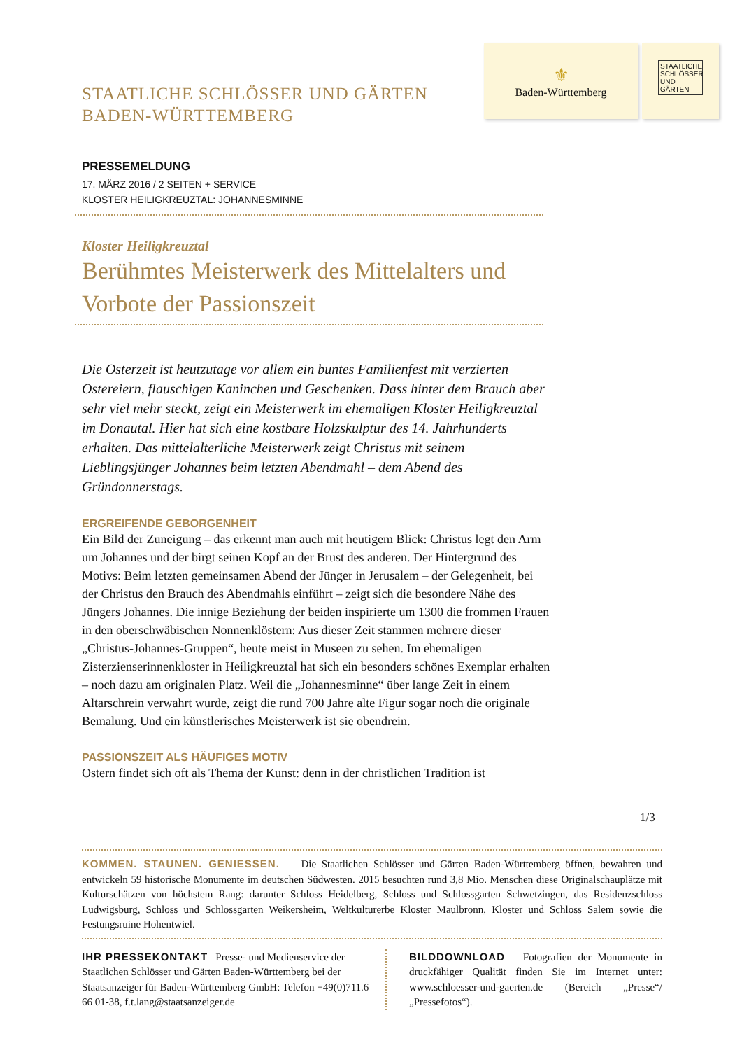STAATLICHE SCHLÖSSER UND GÄRTEN
BADEN-WÜRTTEMBERG
⚜
Baden-Württemberg
STAATLICHE SCHLÖSSER UND GÄRTEN
PRESSEMELDUNG
17. MÄRZ 2016 / 2 SEITEN + SERVICE
KLOSTER HEILIGKREUZTAL: JOHANNESMINNE
Kloster Heiligkreuztal
Berühmtes Meisterwerk des Mittelalters und Vorbote der Passionszeit
Die Osterzeit ist heutzutage vor allem ein buntes Familienfest mit verzierten Ostereiern, flauschigen Kaninchen und Geschenken. Dass hinter dem Brauch aber sehr viel mehr steckt, zeigt ein Meisterwerk im ehemaligen Kloster Heiligkreuztal im Donautal. Hier hat sich eine kostbare Holzskulptur des 14. Jahrhunderts erhalten. Das mittelalterliche Meisterwerk zeigt Christus mit seinem Lieblingsjünger Johannes beim letzten Abendmahl – dem Abend des Gründonnerstags.
ERGREIFENDE GEBORGENHEIT
Ein Bild der Zuneigung – das erkennt man auch mit heutigem Blick: Christus legt den Arm um Johannes und der birgt seinen Kopf an der Brust des anderen. Der Hintergrund des Motivs: Beim letzten gemeinsamen Abend der Jünger in Jerusalem – der Gelegenheit, bei der Christus den Brauch des Abendmahls einführt – zeigt sich die besondere Nähe des Jüngers Johannes. Die innige Beziehung der beiden inspirierte um 1300 die frommen Frauen in den oberschwäbischen Nonnenklöstern: Aus dieser Zeit stammen mehrere dieser „Christus-Johannes-Gruppen“, heute meist in Museen zu sehen. Im ehemaligen Zisterzienserinnenkloster in Heiligkreuztal hat sich ein besonders schönes Exemplar erhalten – noch dazu am originalen Platz. Weil die „Johannesminne“ über lange Zeit in einem Altarschrein verwahrt wurde, zeigt die rund 700 Jahre alte Figur sogar noch die originale Bemalung. Und ein künstlerisches Meisterwerk ist sie obendrein.
PASSIONSZEIT ALS HÄUFIGES MOTIV
Ostern findet sich oft als Thema der Kunst: denn in der christlichen Tradition ist
1/3
KOMMEN. STAUNEN. GENIESSEN. Die Staatlichen Schlösser und Gärten Baden-Württemberg öffnen, bewahren und entwickeln 59 historische Monumente im deutschen Südwesten. 2015 besuchten rund 3,8 Mio. Menschen diese Originalschauplätze mit Kulturschätzen von höchstem Rang: darunter Schloss Heidelberg, Schloss und Schlossgarten Schwetzingen, das Residenzschloss Ludwigsburg, Schloss und Schlossgarten Weikersheim, Weltkulturerbe Kloster Maulbronn, Kloster und Schloss Salem sowie die Festungsruine Hohentwiel.
IHR PRESSEKONTAKT Presse- und Medienservice der Staatlichen Schlösser und Gärten Baden-Württemberg bei der Staatsanzeiger für Baden-Württemberg GmbH: Telefon +49(0)711.6 66 01-38, f.t.lang@staatsanzeiger.de
BILDDOWNLOAD Fotografien der Monumente in druckfähiger Qualität finden Sie im Internet unter: www.schloesser-und-gaerten.de (Bereich „Presse“/„Pressefotos“).